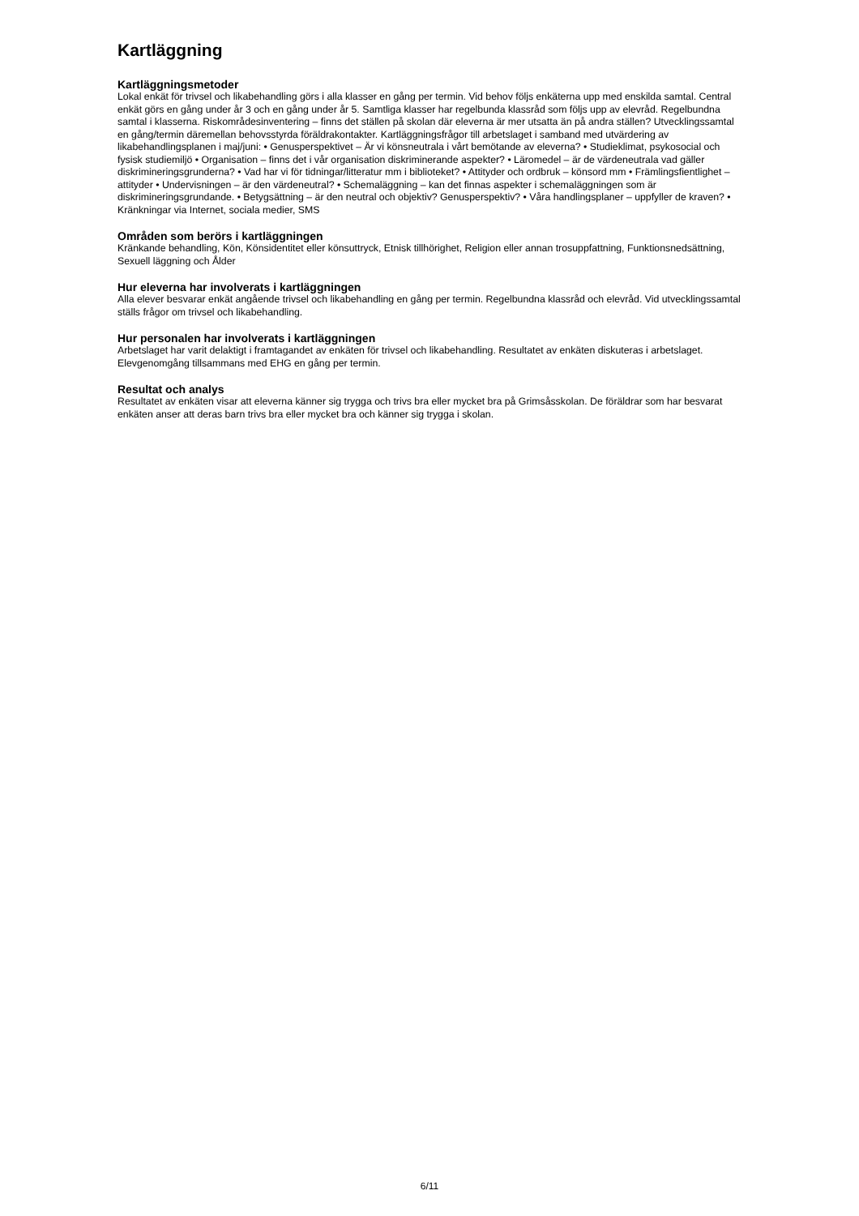Kartläggning
Kartläggningsmetoder
Lokal enkät för trivsel och likabehandling görs i alla klasser en gång per termin. Vid behov följs enkäterna upp med enskilda samtal. Central enkät görs en gång under år 3 och en gång under år 5. Samtliga klasser har regelbunda klassråd som följs upp av elevråd. Regelbundna samtal i klasserna. Riskområdesinventering – finns det ställen på skolan där eleverna är mer utsatta än på andra ställen? Utvecklingssamtal en gång/termin däremellan behovsstyrda föräldrakontakter. Kartläggningsfrågor till arbetslaget i samband med utvärdering av likabehandlingsplanen i maj/juni: • Genusperspektivet – Är vi könsneutrala i vårt bemötande av eleverna? • Studieklimat, psykosocial och fysisk studiemiljö • Organisation – finns det i vår organisation diskriminerande aspekter? • Läromedel – är de värdeneutrala vad gäller diskrimineringsgrunderna? • Vad har vi för tidningar/litteratur mm i biblioteket? • Attityder och ordbruk – könsord mm • Främlingsfientlighet – attityder • Undervisningen – är den värdeneutral? • Schemaläggning – kan det finnas aspekter i schemaläggningen som är diskrimineringsgrundande. • Betygsättning – är den neutral och objektiv? Genusperspektiv? • Våra handlingsplaner – uppfyller de kraven? • Kränkningar via Internet, sociala medier, SMS
Områden som berörs i kartläggningen
Kränkande behandling, Kön, Könsidentitet eller könsuttryck, Etnisk tillhörighet, Religion eller annan trosuppfattning, Funktionsnedsättning, Sexuell läggning och Ålder
Hur eleverna har involverats i kartläggningen
Alla elever besvarar enkät angående trivsel och likabehandling en gång per termin. Regelbundna klassråd och elevråd. Vid utvecklingssamtal ställs frågor om trivsel och likabehandling.
Hur personalen har involverats i kartläggningen
Arbetslaget har varit delaktigt i framtagandet av enkäten för trivsel och likabehandling. Resultatet av enkäten diskuteras i arbetslaget. Elevgenomgång tillsammans med EHG en gång per termin.
Resultat och analys
Resultatet av enkäten visar att eleverna känner sig trygga och trivs bra eller mycket bra på Grimsåsskolan. De föräldrar som har besvarat enkäten anser att deras barn trivs bra eller mycket bra och känner sig trygga i skolan.
6/11